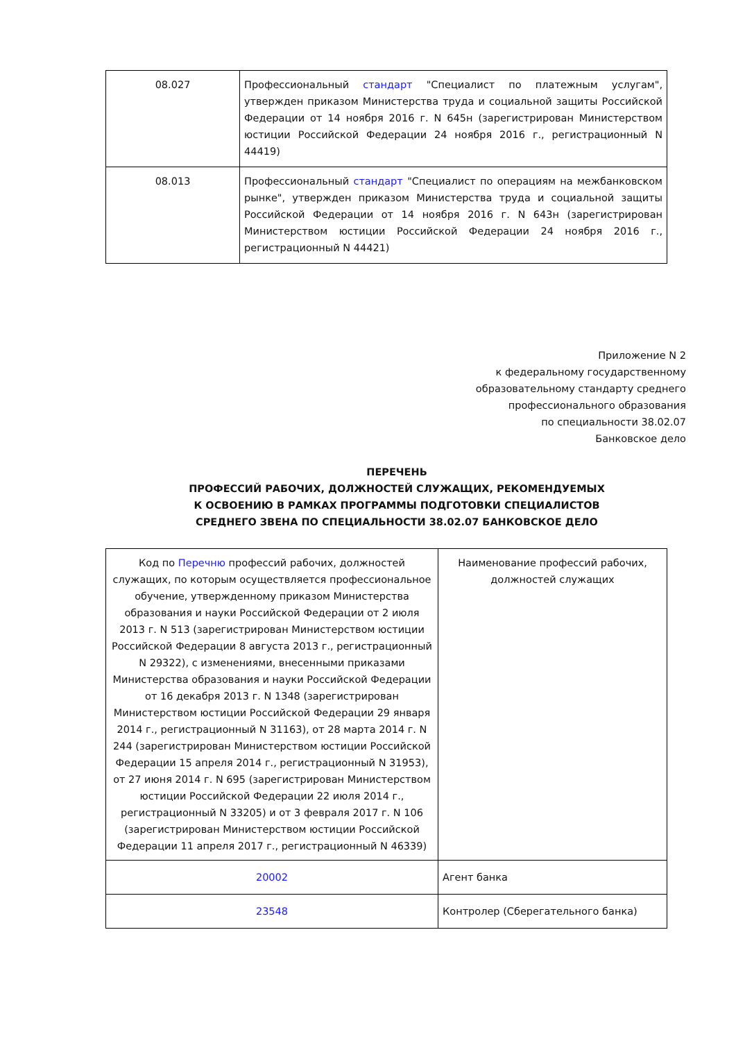| 08.027 | Профессиональный стандарт "Специалист по платежным услугам", утвержден приказом Министерства труда и социальной защиты Российской Федерации от 14 ноября 2016 г. N 645н (зарегистрирован Министерством юстиции Российской Федерации 24 ноября 2016 г., регистрационный N 44419) |
| 08.013 | Профессиональный стандарт "Специалист по операциям на межбанковском рынке", утвержден приказом Министерства труда и социальной защиты Российской Федерации от 14 ноября 2016 г. N 643н (зарегистрирован Министерством юстиции Российской Федерации 24 ноября 2016 г., регистрационный N 44421) |
Приложение N 2
к федеральному государственному
образовательному стандарту среднего
профессионального образования
по специальности 38.02.07
Банковское дело
ПЕРЕЧЕНЬ
ПРОФЕССИЙ РАБОЧИХ, ДОЛЖНОСТЕЙ СЛУЖАЩИХ, РЕКОМЕНДУЕМЫХ
К ОСВОЕНИЮ В РАМКАХ ПРОГРАММЫ ПОДГОТОВКИ СПЕЦИАЛИСТОВ
СРЕДНЕГО ЗВЕНА ПО СПЕЦИАЛЬНОСТИ 38.02.07 БАНКОВСКОЕ ДЕЛО
| Код по Перечню профессий рабочих, должностей служащих, по которым осуществляется профессиональное обучение, утвержденному приказом Министерства образования и науки Российской Федерации от 2 июля 2013 г. N 513 (зарегистрирован Министерством юстиции Российской Федерации 8 августа 2013 г., регистрационный N 29322), с изменениями, внесенными приказами Министерства образования и науки Российской Федерации от 16 декабря 2013 г. N 1348 (зарегистрирован Министерством юстиции Российской Федерации 29 января 2014 г., регистрационный N 31163), от 28 марта 2014 г. N 244 (зарегистрирован Министерством юстиции Российской Федерации 15 апреля 2014 г., регистрационный N 31953), от 27 июня 2014 г. N 695 (зарегистрирован Министерством юстиции Российской Федерации 22 июля 2014 г., регистрационный N 33205) и от 3 февраля 2017 г. N 106 (зарегистрирован Министерством юстиции Российской Федерации 11 апреля 2017 г., регистрационный N 46339) | Наименование профессий рабочих, должностей служащих |
| 20002 | Агент банка |
| 23548 | Контролер (Сберегательного банка) |